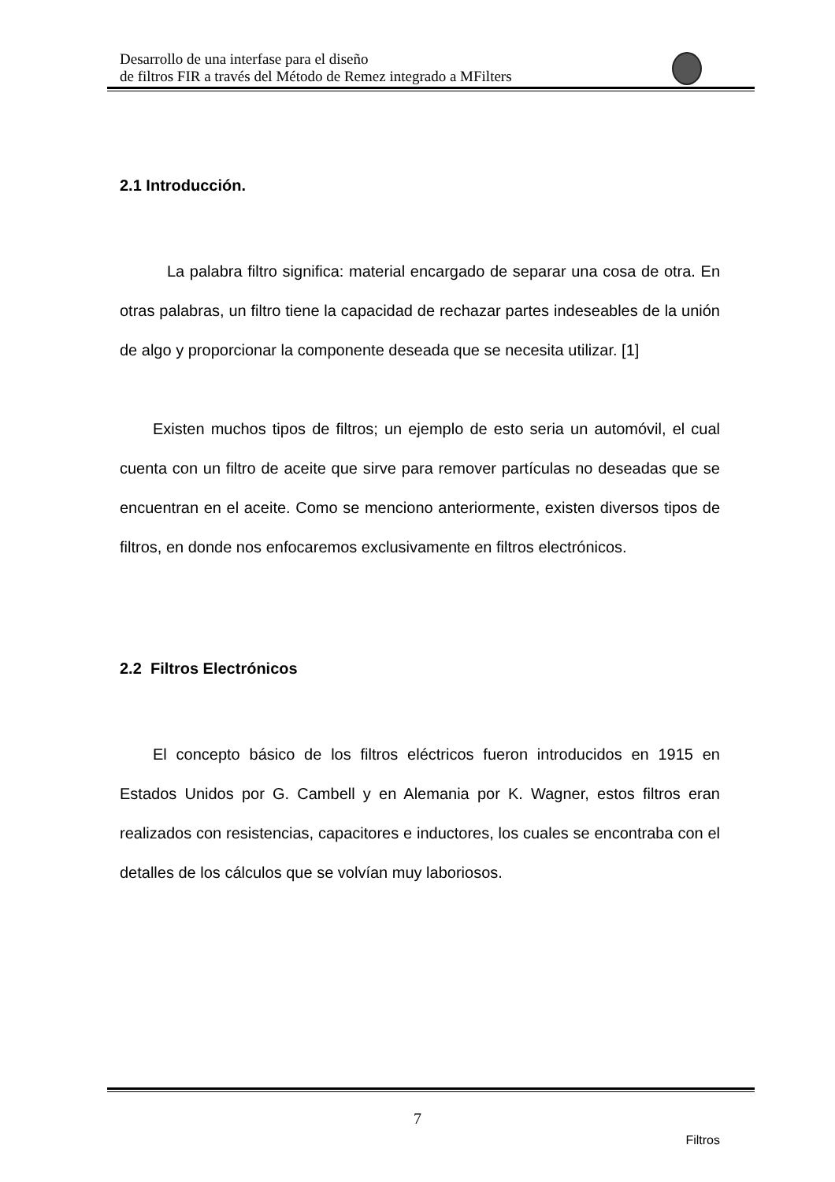Desarrollo de una interfase para el diseño
de filtros FIR a través del Método de Remez integrado a MFilters
2.1 Introducción.
La palabra filtro significa: material encargado de separar una cosa de otra. En otras palabras, un filtro tiene la capacidad de rechazar partes indeseables de la unión de algo y proporcionar la componente deseada que se necesita utilizar. [1]
Existen muchos tipos de filtros; un ejemplo de esto seria un automóvil, el cual cuenta con un filtro de aceite que sirve para remover partículas no deseadas que se encuentran en el aceite. Como se menciono anteriormente, existen diversos tipos de filtros, en donde nos enfocaremos exclusivamente en filtros electrónicos.
2.2 Filtros Electrónicos
El concepto básico de los filtros eléctricos fueron introducidos en 1915 en Estados Unidos por G. Cambell y en Alemania por K. Wagner, estos filtros eran realizados con resistencias, capacitores e inductores, los cuales se encontraba con el detalles de los cálculos que se volvían muy laboriosos.
7
Filtros